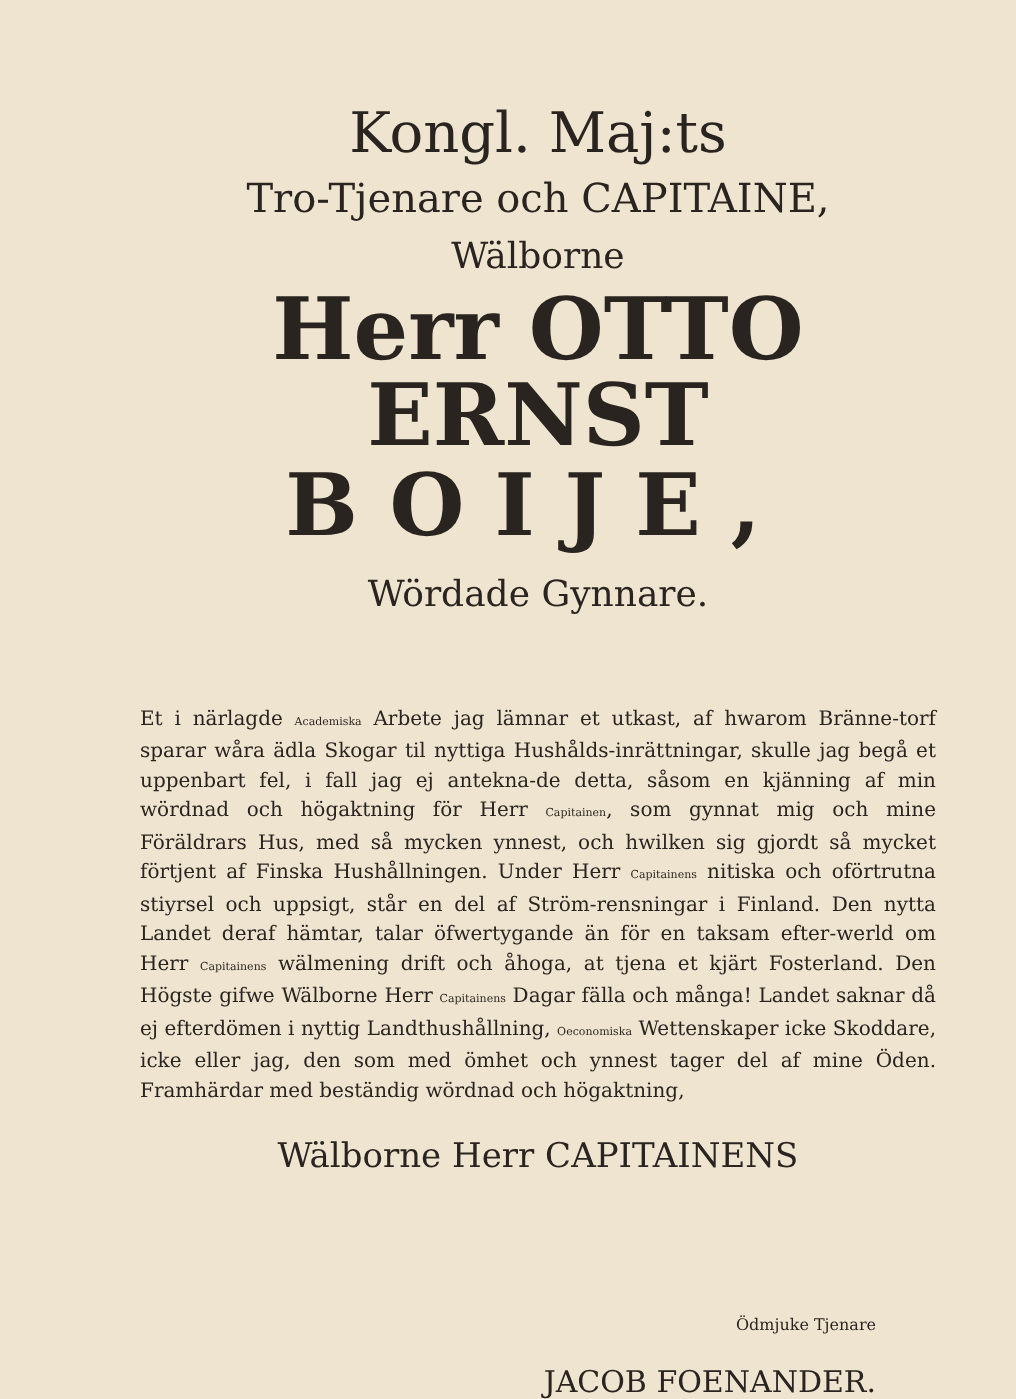Kongl. Maj:ts
Tro-Tjenare och CAPITAINE,
Wälborne
Herr OTTO ERNST
BOIJE,
Wördade Gynnare.
Et i närlagde Academiska Arbete jag lämnar et utkast, af hwarom Bränne-torf sparar wåra ädla Skogar til nyttiga Hushålds-inrättningar, skulle jag begå et uppenbart fel, i fall jag ej antekna-de detta, såsom en kjänning af min wördnad och högaktning för Herr Capitainen, som gynnat mig och mine Föräldrars Hus, med så mycken ynnest, och hwilken sig gjordt så mycket förtjent af Finska Hushållningen. Under Herr Capitainens nitiska och oförtrutna stiyrsel och uppsigt, står en del af Ström-rensningar i Finland. Den nytta Landet deraf hämtar, talar öfwertygande än för en taksam efter-werld om Herr Capitainens wälmening drift och åhoga, at tjena et kjärt Fosterland. Den Högste gifwe Wälborne Herr Capitainens Dagar fälla och många! Landet saknar då ej efterdömen i nyttig Landthushållning, Oeconomiska Wettenskaper icke Skoddare, icke eller jag, den som med ömhet och ynnest tager del af mine Öden. Framhärdar med beständig wördnad och högaktning,
Wälborne Herr CAPITAINENS
Ödmjuke Tjenare
JACOB FOENANDER.